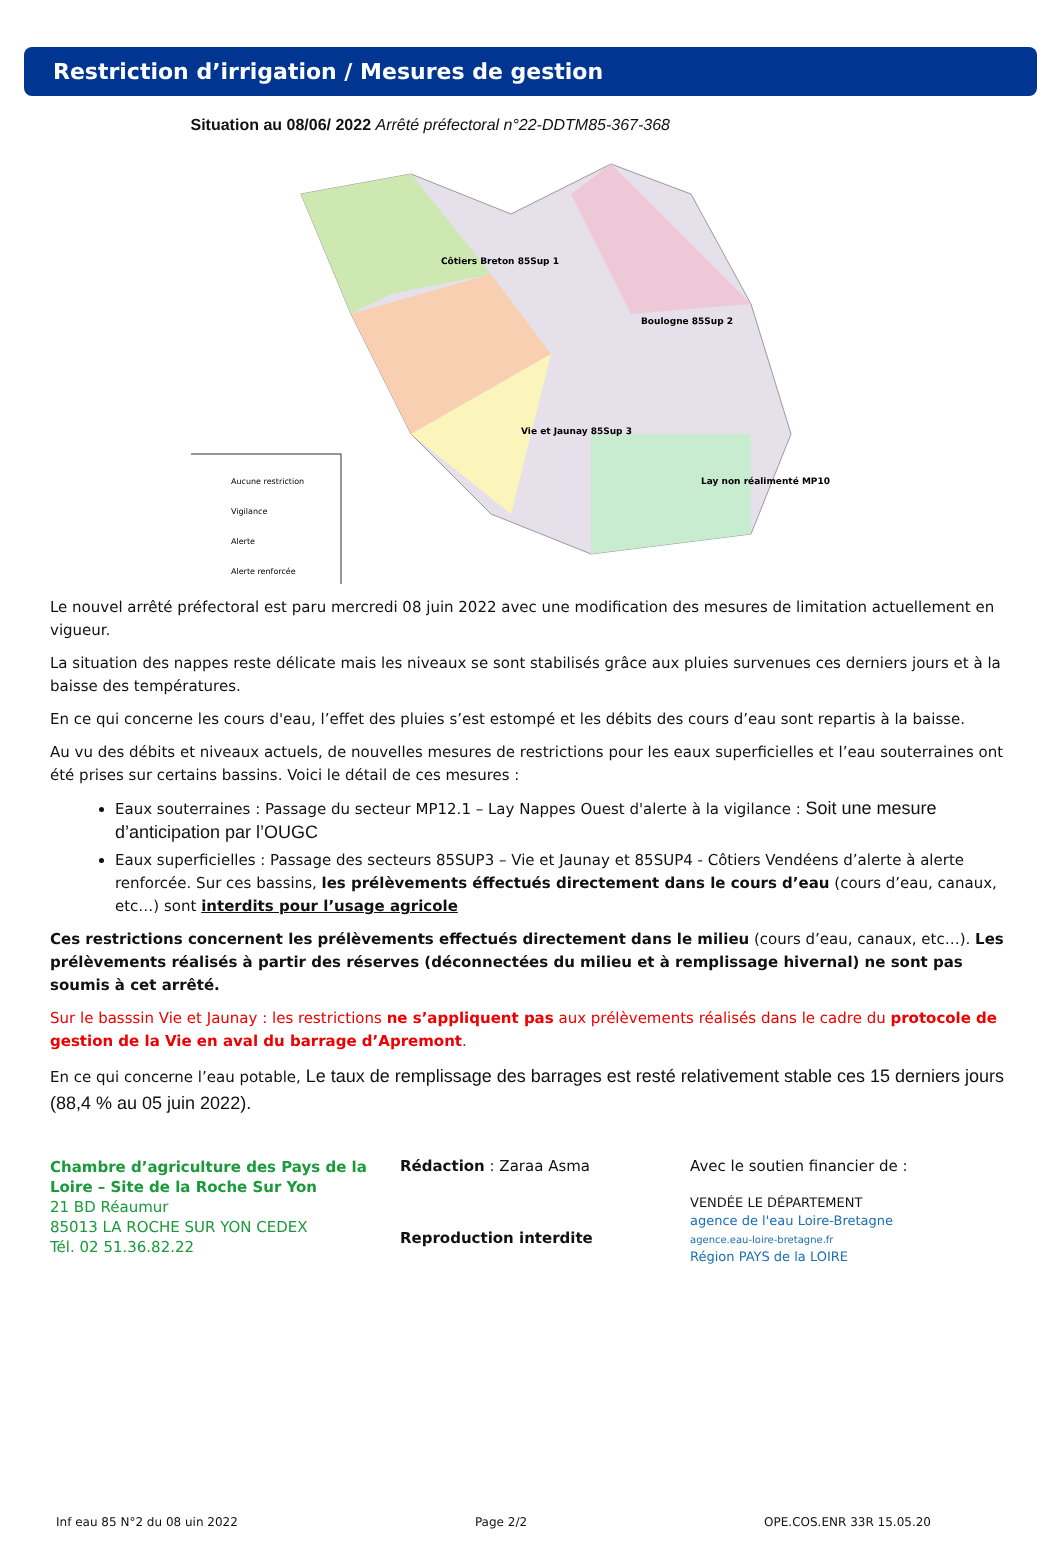Restriction d’irrigation / Mesures de gestion
Situation au 08/06/ 2022 Arrêté préfectoral n°22-DDTM85-367-368
Aucune restriction
Vigilance
Alerte
Alerte renforcée
Côtiers Breton 85Sup 1
Vie et Jaunay 85Sup 3
Boulogne 85Sup 2
Lay non réalimenté MP10
Le nouvel arrêté préfectoral est paru mercredi 08 juin 2022 avec une modification des mesures de limitation actuellement en vigueur.
La situation des nappes reste délicate mais les niveaux se sont stabilisés grâce aux pluies survenues ces derniers jours et à la baisse des températures.
En ce qui concerne les cours d'eau, l’effet des pluies s’est estompé et les débits des cours d’eau sont repartis à la baisse.
Au vu des débits et niveaux actuels, de nouvelles mesures de restrictions pour les eaux superficielles et l’eau souterraines ont été prises sur certains bassins. Voici le détail de ces mesures :
Eaux souterraines : Passage du secteur MP12.1 – Lay Nappes Ouest d'alerte à la vigilance : Soit une mesure d’anticipation par l’OUGC
Eaux superficielles : Passage des secteurs 85SUP3 – Vie et Jaunay et 85SUP4 - Côtiers Vendéens d’alerte à alerte renforcée. Sur ces bassins, les prélèvements éffectués directement dans le cours d’eau (cours d’eau, canaux, etc…) sont interdits pour l’usage agricole
Ces restrictions concernent les prélèvements effectués directement dans le milieu (cours d’eau, canaux, etc…). Les prélèvements réalisés à partir des réserves (déconnectées du milieu et à remplissage hivernal) ne sont pas soumis à cet arrêté.
Sur le basssin Vie et Jaunay : les restrictions ne s’appliquent pas aux prélèvements réalisés dans le cadre du protocole de gestion de la Vie en aval du barrage d’Apremont.
En ce qui concerne l’eau potable, Le taux de remplissage des barrages est resté relativement stable ces 15 derniers jours (88,4 % au 05 juin 2022).
Chambre d’agriculture des Pays de la Loire – Site de la Roche Sur Yon
21 BD Réaumur
85013 LA ROCHE SUR YON CEDEX
Tél. 02 51.36.82.22
Rédaction : Zaraa Asma
Reproduction interdite
Avec le soutien financier de :
VENDÉE LE DÉPARTEMENT
agence de l'eau Loire-Bretagne
agence.eau-loire-bretagne.fr
Région PAYS de la LOIRE
Inf eau 85 N°2 du 08 uin 2022 Page 2/2 OPE.COS.ENR 33R 15.05.20